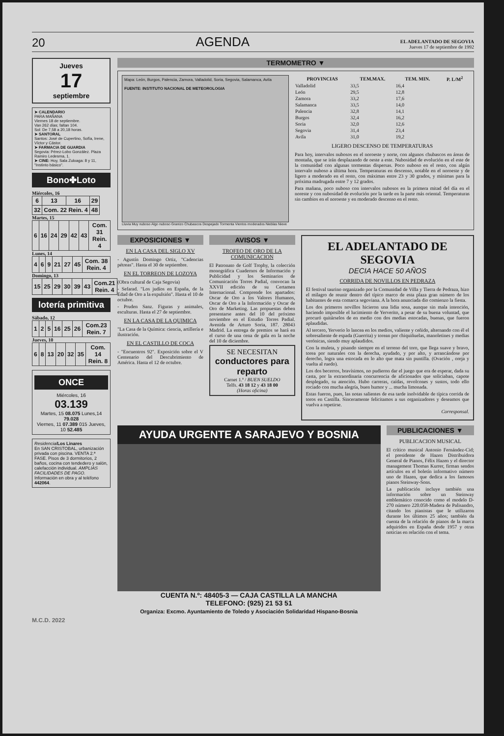20 AGENDA EL ADELANTADO DE SEGOVIA
Jueves 17 de septiembre de 1992
Jueves
17
septiembre
➤ CALENDARIO
PARA MAÑANA
Viernes 18 de septiembre.
Van 262 días; faltan 104.
Sol: De 7,58 a 20,18 horas.
➤ SANTORAL
Santos: José de Cupertino, Sofía, Irene, Víctor y Cástor.
➤ FARMACIA DE GUARDIA
Segovia: Pérez-Lobo González. Plaza Ramiro Ledesma, 1.
➤ CINE: Hoy, Sala Zuloaga: 8 y 11, "Instinto básico".
Bono✤Loto
Miércoles, 16
| 6 | 13 | 16 | 29 |
| 32 | Com. 22 Rein. 4 | | 48 |
Martes, 15
| 6 | 16 | 24 | 29 | 42 | 43 | Com. 31 Rein. 4 |
Lunes, 14
| 4 | 6 | 9 | 21 | 27 | 45 | Com. 38 Rein. 4 |
Domingo, 13
| 15 | 25 | 29 | 30 | 39 | 43 | Com.21 Rein. 4 |
lotería primitiva
Sábado, 12
| 1 | 2 | 5 | 16 | 25 | 26 | Com.23 Rein. 7 |
Jueves, 10
| 6 | 8 | 13 | 20 | 32 | 35 | Com. 14 Rein. 8 |
ONCE
Miércoles, 16
03.139
Martes, 15 08.075 Lunes,14 79.028
Viernes, 11 07.389 015 Jueves, 10 52.485
Residencial Los Linares
En SAN CRISTOBAL, urbanización privada con piscina. VENTA 2.ª FASE. Pisos de 3 dormitorios, 2 baños, cocina con tendedero y salón, calefacción individual. AMPLIAS FACILIDADES DE PAGO. Información en obra y al teléfono 442064.
TERMOMETRO ▼
Mapa: León, Burgos, Palencia, Zamora, Valladolid, Soria, Segovia, Salamanca, Avila
FUENTE: INSTITUTO NACIONAL DE METEOROLOGIA
Lluvia Muy nuboso Algo nuboso Granizo Chubascos Despejado Tormenta Vientos moderados Nieblas Nieve
| PROVINCIAS | TEM.MAX. | TEM. MIN. | P. L/M<sup>2</sup> |
| --- | --- | --- | --- |
| Valladolid | 33,5 | 16,4 | |
| León | 29,5 | 12,8 | |
| Zamora | 33,2 | 17,6 | |
| Salamanca | 33,5 | 14,0 | |
| Palencia | 32,8 | 14,1 | |
| Burgos | 32,4 | 16,2 | |
| Soria | 32,0 | 12,6 | |
| Segovia | 31,4 | 23,4 | |
| Avila | 31,0 | 19,2 | |
LIGERO DESCENSO DE TEMPERATURAS
Para hoy, intervalos nubosos en el noroeste y norte, con algunos chubascos en áreas de montaña, que se irán desplazando de oeste a este. Nubosidad de evolución en el este de la comunidad con algunas tormentas dispersas. Poco nuboso en el resto, con algún intervalo nuboso a última hora. Temperaturas en descenso, notable en el noroeste y de ligero a moderado en el resto, con máximas entre 23 y 30 grados, y mínimas para la próxima madrugada entre 7 y 12 grados.
Para mañana, poco nuboso con intervalos nubosos en la primera mitad del día en el noreste y con nubosidad de evolución por la tarde en la parte más oriental. Temperaturas sin cambios en el noroeste y en moderado descenso en el resto.
EXPOSICIONES ▼
EN LA CASA DEL SIGLO XV
- Agustín Domingo Ortiz, "Cadencias pétreas". Hasta el 30 de septiembre.
EN EL TORREON DE LOZOYA
(Obra cultural de Caja Segovia)
- Sefarad. "Los judíos en España, de la Edad de Oro a la expulsión". Hasta el 10 de octubre.
- Pruden Sanz. Figuras y animales, esculturas. Hasta el 27 de septiembre.
EN LA CASA DE LA QUIMICA
"La Casa de la Química: ciencia, artillería e ilustración.
EN EL CASTILLO DE COCA
- "Encuentros 92". Exposición sobre el V Centenario del Descubrimiento de América. Hasta el 12 de octubre.
AVISOS ▼
TROFEO DE ORO DE LA COMUNICACION
El Patronato de Golf Trophy, la colección monográfica Cuadernos de Información y Publicidad y los Seminarios de Comunicación Torres Padial, convocan la XXVII edición de su Certamen Internacional. Comprende los apartados: Oscar de Oro a los Valores Humanos, Oscar de Oro a la Información y Oscar de Oro de Marketing. Las propuestas deben presentarse antes del 10 del próximo noviembre en el Estudio Torres Padial. Avenida de Arturo Soria, 187. 28043 Madrid. La entrega de premios se hará en el curso de una cena de gala en la noche del 10 de diciembre.
SE NECESITAN
conductores para reparto
Carnet 1.ª / BUEN SUELDO
Telfs. 43 18 12 y 43 18 00
(Horas oficina)
EL ADELANTADO DE SEGOVIA
DECIA HACE 50 AÑOS
CORRIDA DE NOVILLOS EN PEDRAZA
El festival taurino organizado por la Comunidad de Villa y Tierra de Pedraza, hizo el milagro de reunir dentro del típico marco de esta plaza gran número de los habitantes de esta comarca segoviana. A la hora anunciada dio comienzo la fiesta.
Los dos primeros novillos hicieron una lidia sosa, aunque sin mala intención, haciendo imposible el lucimiento de Yerverito, a pesar de su buena voluntad, que procuró quitárselos de en medio con dos medias estocadas, buenas, que fueron aplaudidas.
Al tercero, Yerverio lo lancea en los medios, valiente y ceñido, alternando con él el sobresaliente de espada (Guerrita) y torean por chiquiñuelas, manoletines y medias verónicas, siendo muy aplaudidos.
Con la muleta, y pisando siempre en el terreno del toro, que llega suave y bravo, torea por naturales con la derecha, ayudado, y por alto, y arrancándose por derecho, logra una estocada en lo alto que mata sin puntilla. (Ovación , oreja y vuelta al ruedo).
Los dos becerros, bravísimos, no pudieron dar el juego que era de esperar, dada su casta, por la extraordinaria concurrencia de aficionados que soliciaban, capote desplegado, su atención. Hubo carreras, caídas, revolcones y sustos, todo ello rociado con mucha alegría, buen humor y ... mucha limonada.
Estas fueron, pues, las notas salientes de esa tarde inolvidable de típica corrida de toros en Castilla. Sinceramente felicitamos a sus organizadores y deseamos que vuelva a repetirse.
Corresponsal.
AYUDA URGENTE A SARAJEVO Y BOSNIA
CUENTA N.º: 48405-3 — CAJA CASTILLA LA MANCHA
TELEFONO: (925) 21 53 51
Organiza: Excmo. Ayuntamiento de Toledo y Asociación Solidaridad Hispano-Bosnia
PUBLICACIONES ▼
PUBLICACION MUSICAL
El crítico musical Antonio Fernández-Cid; el presidente de Hazen Distribuidora General de Pianos, Félix Hazen y el director management Thomas Kurrer, firman sendos artículos en el boletín informativo número uno de Hazen, que dedica a los famosos pianos Steinway-Sons.
La publicación incluye también una información sobre un Steinway emblemático conocido como el modelo D-270 número 220.058-Madera de Palisandro, citando los pianistas que le utilizaron durante los últimos 25 años; también da cuenta de la relación de pianos de la marca adquiridos en España desde 1957 y otras noticias en relación con el tema.
M.C.D. 2022